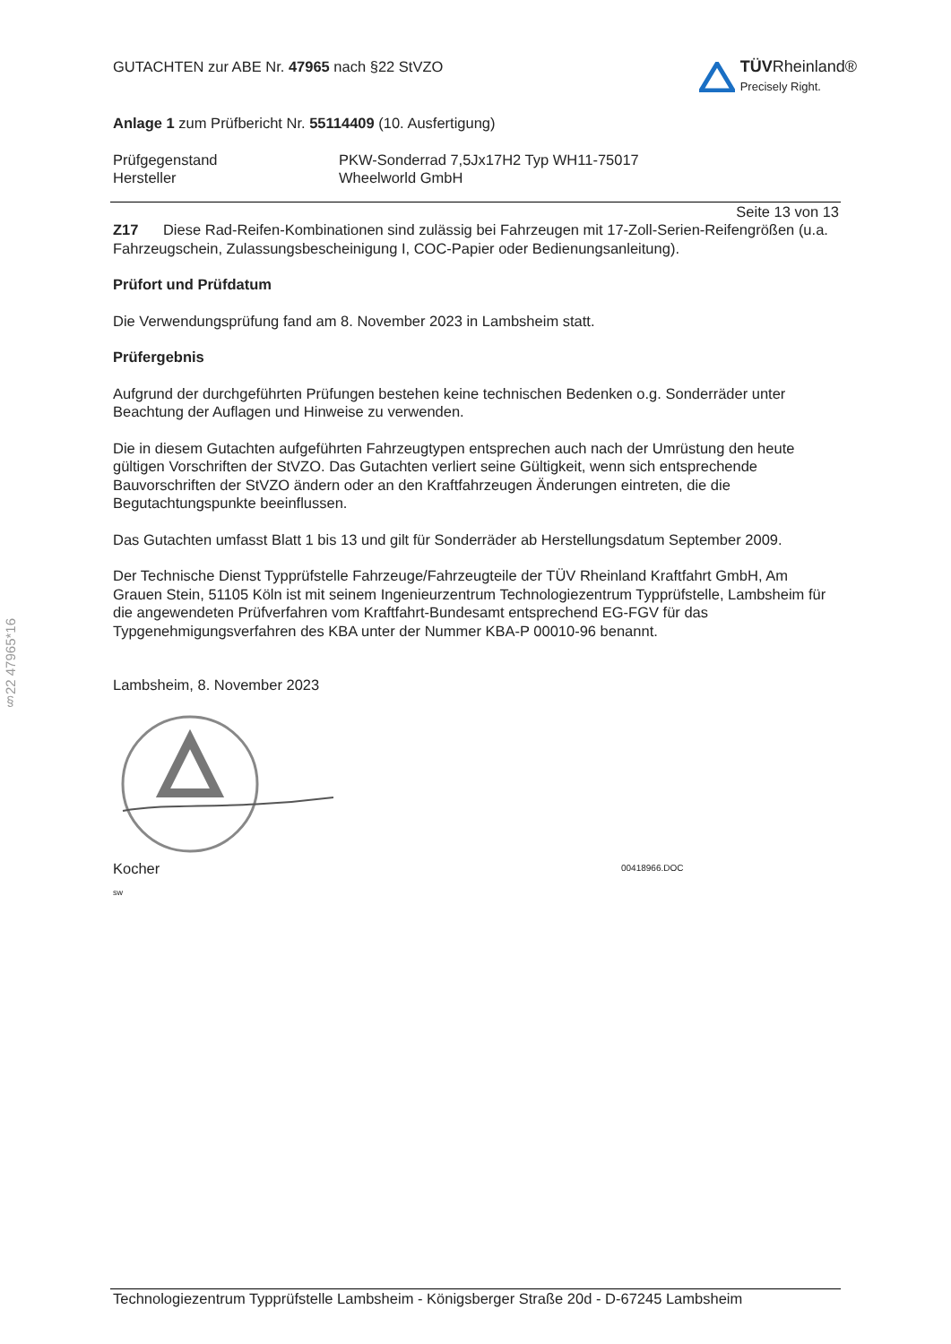§22 47965*16
GUTACHTEN zur ABE Nr. 47965 nach §22 StVZO
TÜV Rheinland®
Precisely Right.
Anlage 1 zum Prüfbericht Nr. 55114409 (10. Ausfertigung)
Prüfgegenstand
Hersteller
PKW-Sonderrad 7,5Jx17H2 Typ WH11-75017
Wheelworld GmbH
Seite 13 von 13
Z17 Diese Rad-Reifen-Kombinationen sind zulässig bei Fahrzeugen mit 17-Zoll-Serien-Reifengrößen (u.a. Fahrzeugschein, Zulassungsbescheinigung I, COC-Papier oder Bedienungsanleitung).
Prüfort und Prüfdatum
Die Verwendungsprüfung fand am 8. November 2023 in Lambsheim statt.
Prüfergebnis
Aufgrund der durchgeführten Prüfungen bestehen keine technischen Bedenken o.g. Sonderräder unter Beachtung der Auflagen und Hinweise zu verwenden.
Die in diesem Gutachten aufgeführten Fahrzeugtypen entsprechen auch nach der Umrüstung den heute gültigen Vorschriften der StVZO. Das Gutachten verliert seine Gültigkeit, wenn sich entsprechende Bauvorschriften der StVZO ändern oder an den Kraftfahrzeugen Änderungen eintreten, die die Begutachtungspunkte beeinflussen.
Das Gutachten umfasst Blatt 1 bis 13 und gilt für Sonderräder ab Herstellungsdatum September 2009.
Der Technische Dienst Typprüfstelle Fahrzeuge/Fahrzeugteile der TÜV Rheinland Kraftfahrt GmbH, Am Grauen Stein, 51105 Köln ist mit seinem Ingenieurzentrum Technologiezentrum Typprüfstelle, Lambsheim für die angewendeten Prüfverfahren vom Kraftfahrt-Bundesamt entsprechend EG-FGV für das Typgenehmigungsverfahren des KBA unter der Nummer KBA-P 00010-96 benannt.
Lambsheim, 8. November 2023
Kocher
00418966.DOC
sw
Technologiezentrum Typprüfstelle Lambsheim - Königsberger Straße 20d - D-67245 Lambsheim